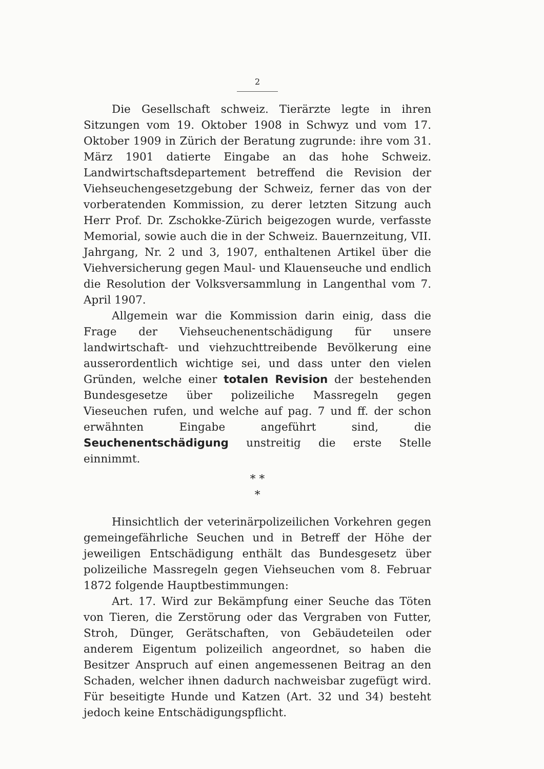2
Die Gesellschaft schweiz. Tierärzte legte in ihren Sitzungen vom 19. Oktober 1908 in Schwyz und vom 17. Oktober 1909 in Zürich der Beratung zugrunde: ihre vom 31. März 1901 datierte Eingabe an das hohe Schweiz. Landwirtschaftsdepartement betreffend die Revision der Viehseuchengesetzgebung der Schweiz, ferner das von der vorberatenden Kommission, zu derer letzten Sitzung auch Herr Prof. Dr. Zschokke-Zürich beigezogen wurde, verfasste Memorial, sowie auch die in der Schweiz. Bauernzeitung, VII. Jahrgang, Nr. 2 und 3, 1907, enthaltenen Artikel über die Viehversicherung gegen Maul- und Klauenseuche und endlich die Resolution der Volksversammlung in Langenthal vom 7. April 1907.
Allgemein war die Kommission darin einig, dass die Frage der Viehseuchenentschädigung für unsere landwirtschaft- und viehzuchttreibende Bevölkerung eine ausserordentlich wichtige sei, und dass unter den vielen Gründen, welche einer totalen Revision der bestehenden Bundesgesetze über polizeiliche Massregeln gegen Vieseuchen rufen, und welche auf pag. 7 und ff. der schon erwähnten Eingabe angeführt sind, die Seuchenentschädigung unstreitig die erste Stelle einnimmt.
* *
*
Hinsichtlich der veterinärpolizeilichen Vorkehren gegen gemeingefährliche Seuchen und in Betreff der Höhe der jeweiligen Entschädigung enthält das Bundesgesetz über polizeiliche Massregeln gegen Viehseuchen vom 8. Februar 1872 folgende Hauptbestimmungen:
Art. 17. Wird zur Bekämpfung einer Seuche das Töten von Tieren, die Zerstörung oder das Vergraben von Futter, Stroh, Dünger, Gerätschaften, von Gebäudeteilen oder anderem Eigentum polizeilich angeordnet, so haben die Besitzer Anspruch auf einen angemessenen Beitrag an den Schaden, welcher ihnen dadurch nachweisbar zugefügt wird. Für beseitigte Hunde und Katzen (Art. 32 und 34) besteht jedoch keine Entschädigungspflicht.